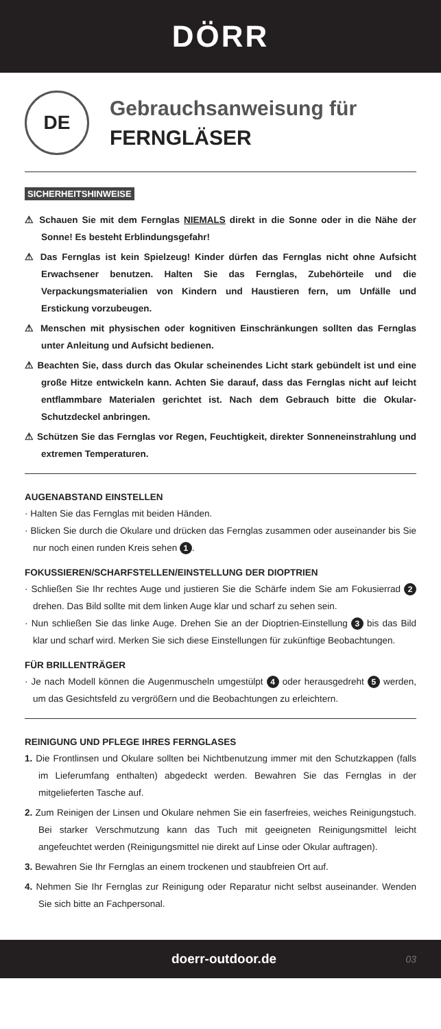DÖRR
DE
Gebrauchsanweisung für
FERNGLÄSER
SICHERHEITSHINWEISE
⚠ Schauen Sie mit dem Fernglas NIEMALS direkt in die Sonne oder in die Nähe der Sonne! Es besteht Erblindungsgefahr!
⚠ Das Fernglas ist kein Spielzeug! Kinder dürfen das Fernglas nicht ohne Aufsicht Erwachsener benutzen. Halten Sie das Fernglas, Zubehörteile und die Verpackungsmaterialien von Kindern und Haustieren fern, um Unfälle und Erstickung vorzubeugen.
⚠ Menschen mit physischen oder kognitiven Einschränkungen sollten das Fernglas unter Anleitung und Aufsicht bedienen.
⚠ Beachten Sie, dass durch das Okular scheinendes Licht stark gebündelt ist und eine große Hitze entwickeln kann. Achten Sie darauf, dass das Fernglas nicht auf leicht entflammbare Materialen gerichtet ist. Nach dem Gebrauch bitte die Okular-Schutzdeckel anbringen.
⚠ Schützen Sie das Fernglas vor Regen, Feuchtigkeit, direkter Sonneneinstrahlung und extremen Temperaturen.
AUGENABSTAND EINSTELLEN
· Halten Sie das Fernglas mit beiden Händen.
· Blicken Sie durch die Okulare und drücken das Fernglas zusammen oder auseinander bis Sie nur noch einen runden Kreis sehen 1.
FOKUSSIEREN/SCHARFSTELLEN/EINSTELLUNG DER DIOPTRIEN
· Schließen Sie Ihr rechtes Auge und justieren Sie die Schärfe indem Sie am Fokusierrad 2 drehen. Das Bild sollte mit dem linken Auge klar und scharf zu sehen sein.
· Nun schließen Sie das linke Auge. Drehen Sie an der Dioptrien-Einstellung 3 bis das Bild klar und scharf wird. Merken Sie sich diese Einstellungen für zukünftige Beobachtungen.
FÜR BRILLENTRÄGER
· Je nach Modell können die Augenmuscheln umgestülpt 4 oder herausgedreht 5 werden, um das Gesichtsfeld zu vergrößern und die Beobachtungen zu erleichtern.
REINIGUNG UND PFLEGE IHRES FERNGLASES
1. Die Frontlinsen und Okulare sollten bei Nichtbenutzung immer mit den Schutzkappen (falls im Lieferumfang enthalten) abgedeckt werden. Bewahren Sie das Fernglas in der mitgelieferten Tasche auf.
2. Zum Reinigen der Linsen und Okulare nehmen Sie ein faserfreies, weiches Reinigungstuch. Bei starker Verschmutzung kann das Tuch mit geeigneten Reinigungsmittel leicht angefeuchtet werden (Reinigungsmittel nie direkt auf Linse oder Okular auftragen).
3. Bewahren Sie Ihr Fernglas an einem trockenen und staubfreien Ort auf.
4. Nehmen Sie Ihr Fernglas zur Reinigung oder Reparatur nicht selbst auseinander. Wenden Sie sich bitte an Fachpersonal.
doerr-outdoor.de 03